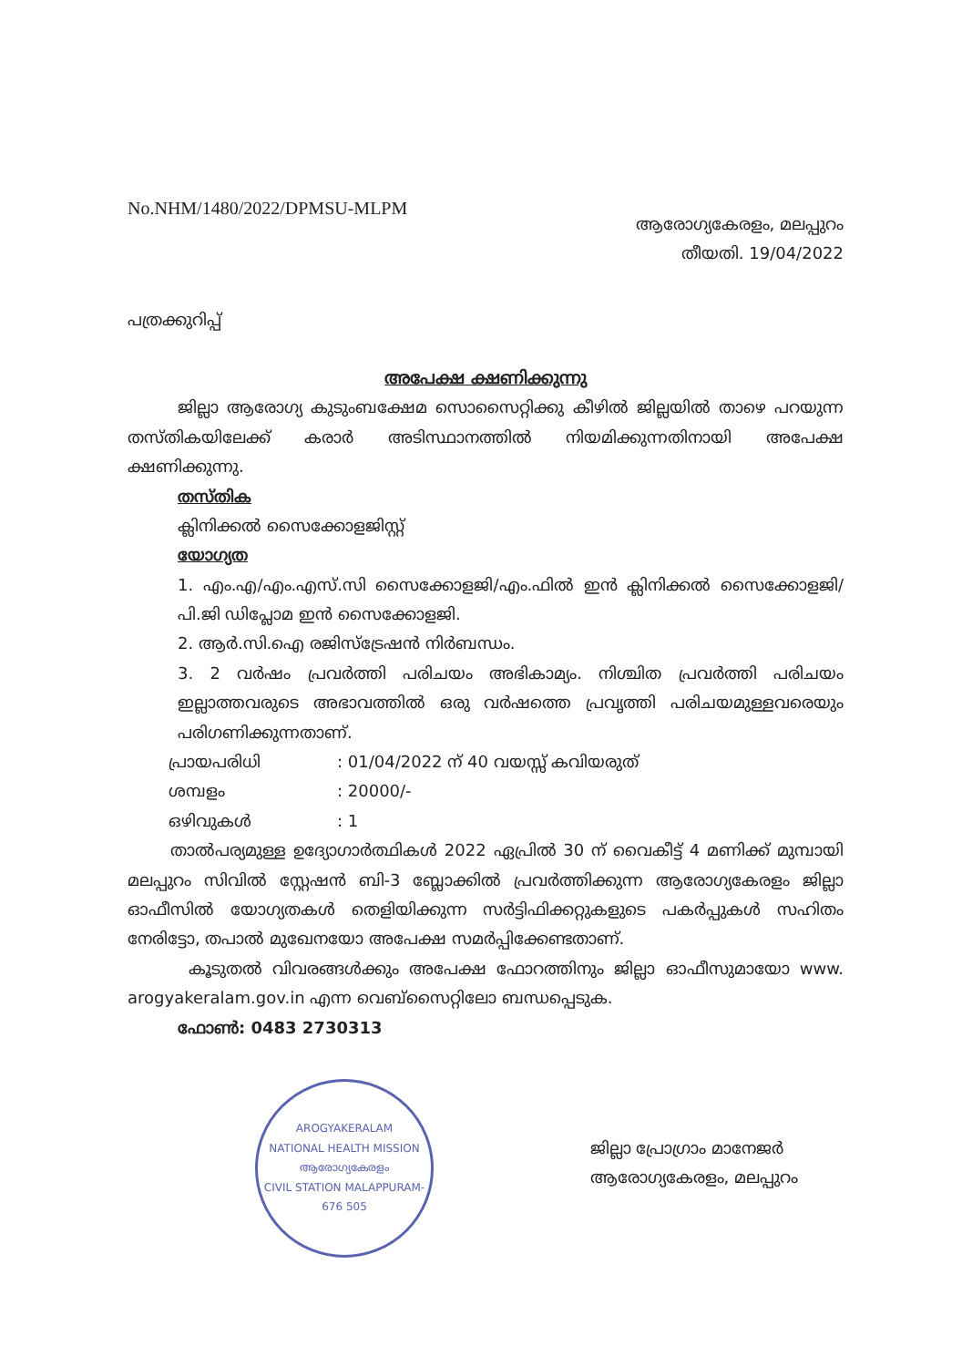No.NHM/1480/2022/DPMSU-MLPM
ആരോഗ്യകേരളം, മലപ്പുറം
തീയതി. 19/04/2022
പത്രക്കുറിപ്പ്
അപേക്ഷ ക്ഷണിക്കുന്നു
ജില്ലാ ആരോഗ്യ കുടുംബക്ഷേമ സൊസൈറ്റിക്കു കീഴിൽ ജില്ലയിൽ താഴെ പറയുന്ന തസ്തികയിലേക്ക് കരാർ അടിസ്ഥാനത്തിൽ നിയമിക്കുന്നതിനായി അപേക്ഷ ക്ഷണിക്കുന്നു.
തസ്തിക
ക്ലിനിക്കൽ സൈക്കോളജിസ്റ്റ്
യോഗ്യത
1. എം.എ/എം.എസ്.സി സൈക്കോളജി/എം.ഫിൽ ഇൻ ക്ലിനിക്കൽ സൈക്കോളജി/പി.ജി ഡിപ്ലോമ ഇൻ സൈക്കോളജി.
2. ആർ.സി.ഐ രജിസ്ട്രേഷൻ നിർബന്ധം.
3. 2 വർഷം പ്രവർത്തി പരിചയം അഭികാമ്യം. നിശ്ചിത പ്രവർത്തി പരിചയം ഇല്ലാത്തവരുടെ അഭാവത്തിൽ ഒരു വർഷത്തെ പ്രവൃത്തി പരിചയമുള്ളവരെയും പരിഗണിക്കുന്നതാണ്.
പ്രായപരിധി: 01/04/2022 ന് 40 വയസ്സ് കവിയരുത്
ശമ്പളം: 20000/-
ഒഴിവുകൾ: 1
താൽപര്യമുള്ള ഉദ്യോഗാർത്ഥികൾ 2022 ഏപ്രിൽ 30 ന് വൈകീട്ട് 4 മണിക്ക് മുമ്പായി മലപ്പുറം സിവിൽ സ്റ്റേഷൻ ബി-3 ബ്ലോക്കിൽ പ്രവർത്തിക്കുന്ന ആരോഗ്യകേരളം ജില്ലാ ഓഫീസിൽ യോഗ്യതകൾ തെളിയിക്കുന്ന സർട്ടിഫിക്കറ്റുകളുടെ പകർപ്പുകൾ സഹിതം നേരിട്ടോ, തപാൽ മുഖേനയോ അപേക്ഷ സമർപ്പിക്കേണ്ടതാണ്.
കൂടുതൽ വിവരങ്ങൾക്കും അപേക്ഷ ഫോറത്തിനും ജില്ലാ ഓഫീസുമായോ www. arogyakeralam.gov.in എന്ന വെബ്സൈറ്റിലോ ബന്ധപ്പെടുക.
ഫോൺ: 0483 2730313
AROGYAKERALAM
NATIONAL HEALTH MISSION
ആരോഗ്യകേരളം
CIVIL STATION MALAPPURAM-676 505
ജില്ലാ പ്രോഗ്രാം മാനേജർ
ആരോഗ്യകേരളം, മലപ്പുറം